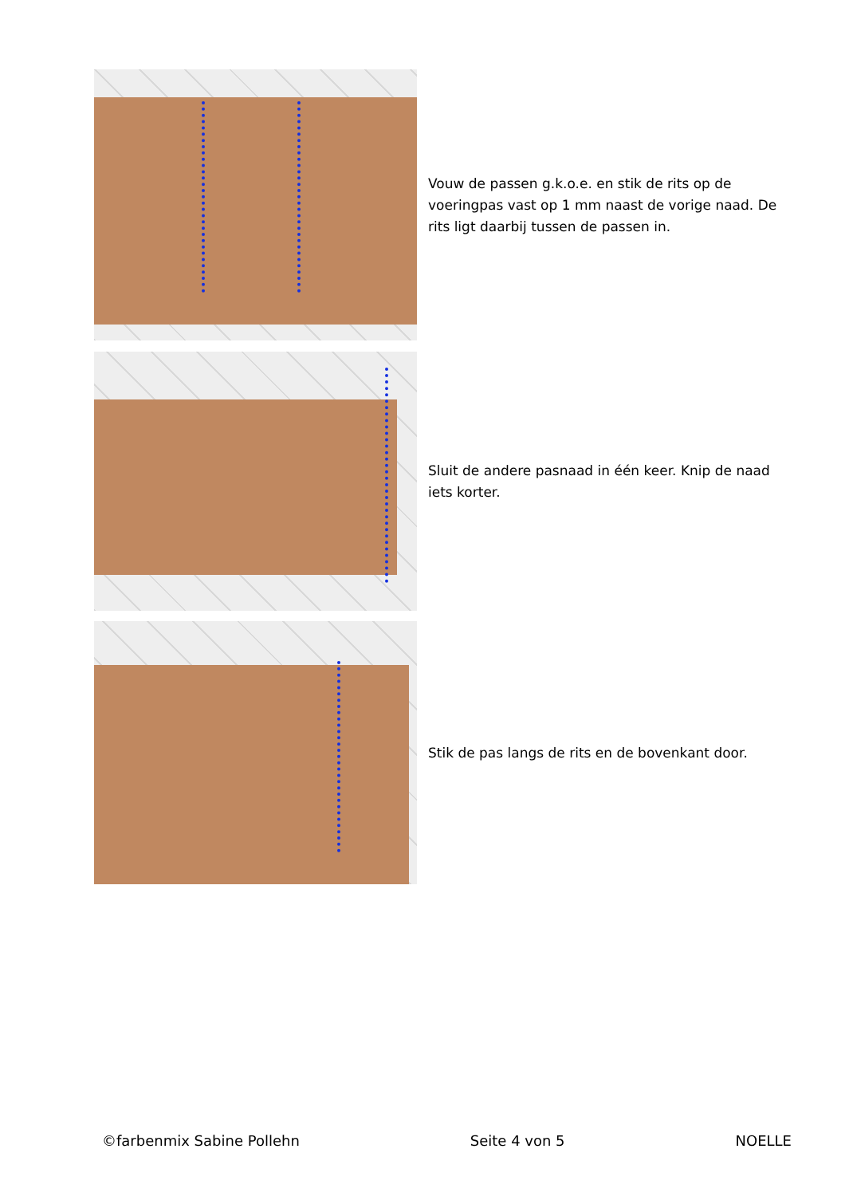Vouw de passen g.k.o.e. en stik de rits op de voeringpas vast op 1 mm naast de vorige naad. De rits ligt daarbij tussen de passen in.
Sluit de andere pasnaad in één keer. Knip de naad iets korter.
Stik de pas langs de rits en de bovenkant door.
©farbenmix Sabine Pollehn Seite 4 von 5 NOELLE